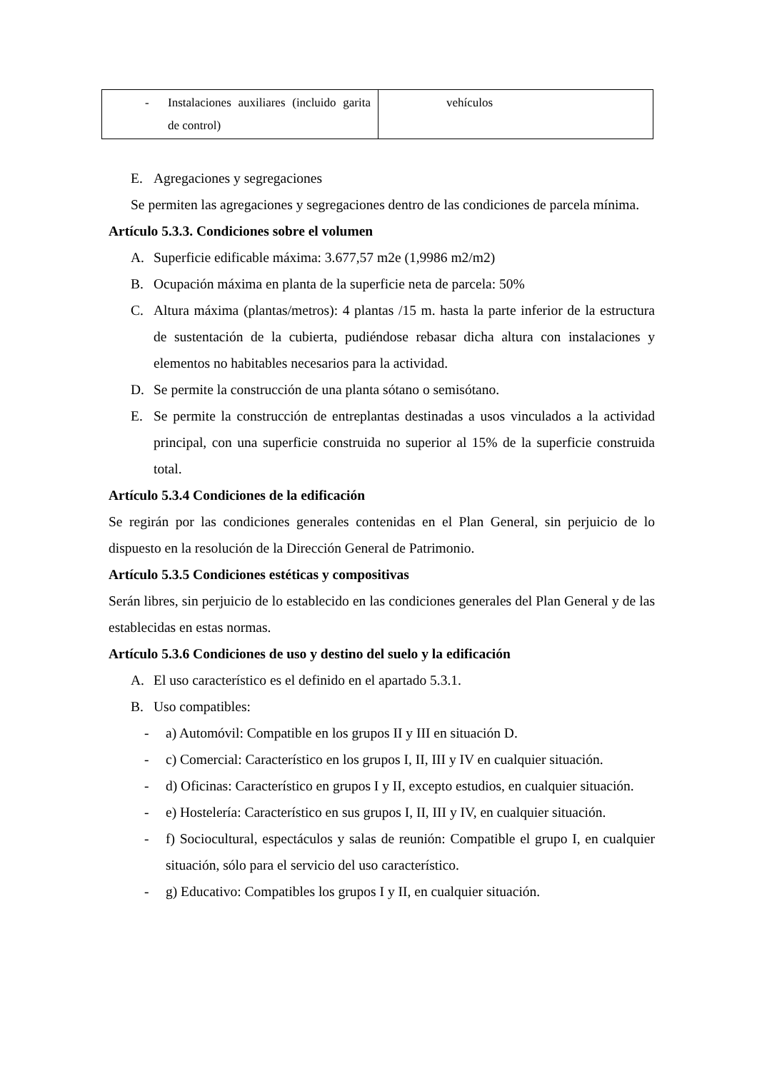| - Instalaciones auxiliares (incluido garita de control) | vehículos |
E. Agregaciones y segregaciones
Se permiten las agregaciones y segregaciones dentro de las condiciones de parcela mínima.
Artículo 5.3.3. Condiciones sobre el volumen
A. Superficie edificable máxima: 3.677,57 m2e (1,9986 m2/m2)
B. Ocupación máxima en planta de la superficie neta de parcela: 50%
C. Altura máxima (plantas/metros): 4 plantas /15 m. hasta la parte inferior de la estructura de sustentación de la cubierta, pudiéndose rebasar dicha altura con instalaciones y elementos no habitables necesarios para la actividad.
D. Se permite la construcción de una planta sótano o semisótano.
E. Se permite la construcción de entreplantas destinadas a usos vinculados a la actividad principal, con una superficie construida no superior al 15% de la superficie construida total.
Artículo 5.3.4 Condiciones de la edificación
Se regirán por las condiciones generales contenidas en el Plan General, sin perjuicio de lo dispuesto en la resolución de la Dirección General de Patrimonio.
Artículo 5.3.5 Condiciones estéticas y compositivas
Serán libres, sin perjuicio de lo establecido en las condiciones generales del Plan General y de las establecidas en estas normas.
Artículo 5.3.6 Condiciones de uso y destino del suelo y la edificación
A. El uso característico es el definido en el apartado 5.3.1.
B. Uso compatibles:
- a) Automóvil: Compatible en los grupos II y III en situación D.
- c) Comercial: Característico en los grupos I, II, III y IV en cualquier situación.
- d) Oficinas: Característico en grupos I y II, excepto estudios, en cualquier situación.
- e) Hostelería: Característico en sus grupos I, II, III y IV, en cualquier situación.
- f) Sociocultural, espectáculos y salas de reunión: Compatible el grupo I, en cualquier situación, sólo para el servicio del uso característico.
- g) Educativo: Compatibles los grupos I y II, en cualquier situación.